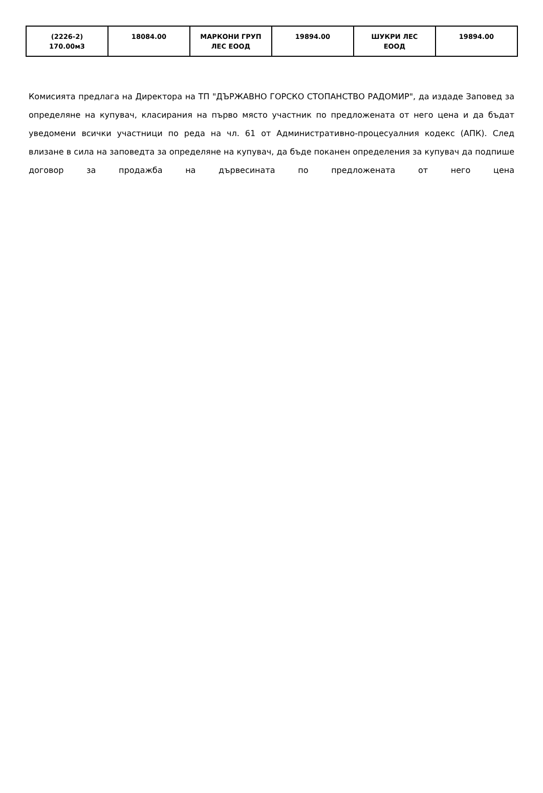| (2226-2) 170.00м3 | 18084.00 | МАРКОНИ ГРУП ЛЕС ЕООД | 19894.00 | ШУКРИ ЛЕС ЕООД | 19894.00 |
Комисията предлага на Директора на ТП "ДЪРЖАВНО ГОРСКО СТОПАНСТВО РАДОМИР", да издаде Заповед за определяне на купувач, класирания на първо място участник по предложената от него цена и да бъдат уведомени всички участници по реда на чл. 61 от Административно-процесуалния кодекс (АПК). След влизане в сила на заповедта за определяне на купувач, да бъде поканен определения за купувач да подпише договор за продажба на дървесината по предложената от него цена